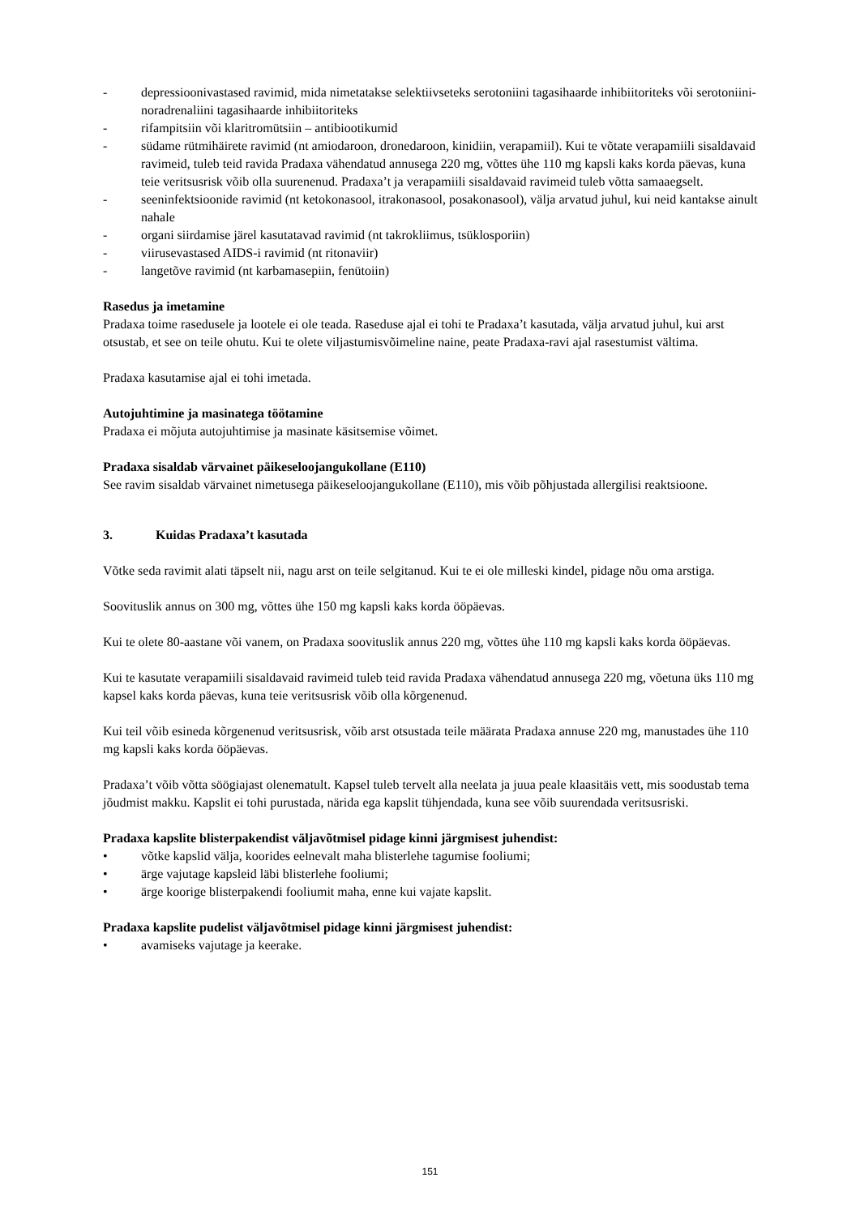- depressioonivastased ravimid, mida nimetatakse selektiivseteks serotoniini tagasihaarde inhibiitoriteks või serotoniini-noradrenaliini tagasihaarde inhibiitoriteks
- rifampitsiin või klaritromütsiin – antibiootikumid
- südame rütmihäirete ravimid (nt amiodaroon, dronedaroon, kinidiin, verapamiil). Kui te võtate verapamiili sisaldavaid ravimeid, tuleb teid ravida Pradaxa vähendatud annusega 220 mg, võttes ühe 110 mg kapsli kaks korda päevas, kuna teie veritsusrisk võib olla suurenenud. Pradaxa’t ja verapamiili sisaldavaid ravimeid tuleb võtta samaaegselt.
- seeninfektsioonide ravimid (nt ketokonasool, itrakonasool, posakonasool), välja arvatud juhul, kui neid kantakse ainult nahale
- organi siirdamise järel kasutatavad ravimid (nt takrokliimus, tsüklosporiin)
- viirusevastased AIDS-i ravimid (nt ritonaviir)
- langetõve ravimid (nt karbamasepiin, fenütoiin)
Rasedus ja imetamine
Pradaxa toime rasedusele ja lootele ei ole teada. Raseduse ajal ei tohi te Pradaxa’t kasutada, välja arvatud juhul, kui arst otsustab, et see on teile ohutu. Kui te olete viljastumisvõimeline naine, peate Pradaxa-ravi ajal rasestumist vältima.
Pradaxa kasutamise ajal ei tohi imetada.
Autojuhtimine ja masinatega töötamine
Pradaxa ei mõjuta autojuhtimise ja masinate käsitsemise võimet.
Pradaxa sisaldab värvainet päikeseloojangukollane (E110)
See ravim sisaldab värvainet nimetusega päikeseloojangukollane (E110), mis võib põhjustada allergilisi reaktsioone.
3. Kuidas Pradaxa’t kasutada
Võtke seda ravimit alati täpselt nii, nagu arst on teile selgitanud. Kui te ei ole milleski kindel, pidage nõu oma arstiga.
Soovituslik annus on 300 mg, võttes ühe 150 mg kapsli kaks korda ööpäevas.
Kui te olete 80-aastane või vanem, on Pradaxa soovituslik annus 220 mg, võttes ühe 110 mg kapsli kaks korda ööpäevas.
Kui te kasutate verapamiili sisaldavaid ravimeid tuleb teid ravida Pradaxa vähendatud annusega 220 mg, võetuna üks 110 mg kapsel kaks korda päevas, kuna teie veritsusrisk võib olla kõrgenenud.
Kui teil võib esineda kõrgenenud veritsusrisk, võib arst otsustada teile määrata Pradaxa annuse 220 mg, manustades ühe 110 mg kapsli kaks korda ööpäevas.
Pradaxa’t võib võtta söögiajast olenematult. Kapsel tuleb tervelt alla neelata ja juua peale klaasitäis vett, mis soodustab tema jõudmist makku. Kapslit ei tohi purustada, närida ega kapslit tühjendada, kuna see võib suurendada veritsusriski.
Pradaxa kapslite blisterpakendist väljavõtmisel pidage kinni järgmisest juhendist:
• võtke kapslid välja, koorides eelnevalt maha blisterlehe tagumise fooliumi;
• ärge vajutage kapsleid läbi blisterlehe fooliumi;
• ärge koorige blisterpakendi fooliumit maha, enne kui vajate kapslit.
Pradaxa kapslite pudelist väljavõtmisel pidage kinni järgmisest juhendist:
• avamiseks vajutage ja keerake.
151